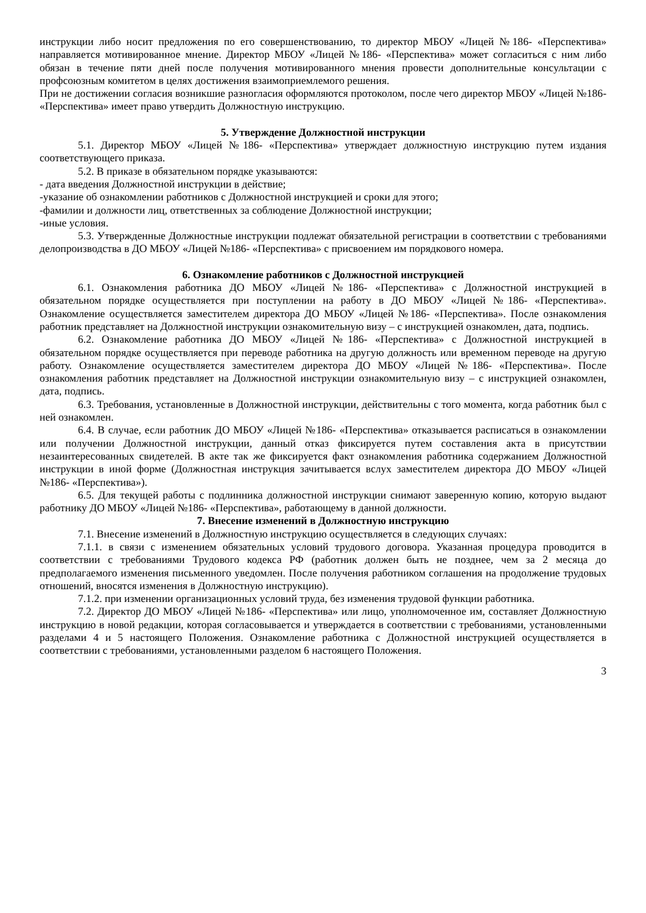инструкции либо носит предложения по его совершенствованию, то директор МБОУ «Лицей №186- «Перспектива» направляется мотивированное мнение. Директор МБОУ «Лицей №186- «Перспектива» может согласиться с ним либо обязан в течение пяти дней после получения мотивированного мнения провести дополнительные консультации с профсоюзным комитетом в целях достижения взаимоприемлемого решения.
При не достижении согласия возникшие разногласия оформляются протоколом, после чего директор МБОУ «Лицей №186- «Перспектива» имеет право утвердить Должностную инструкцию.
5. Утверждение Должностной инструкции
5.1. Директор МБОУ «Лицей №186- «Перспектива» утверждает должностную инструкцию путем издания соответствующего приказа.
5.2. В приказе в обязательном порядке указываются:
- дата введения Должностной инструкции в действие;
-указание об ознакомлении работников с Должностной инструкцией и сроки для этого;
-фамилии и должности лиц, ответственных за соблюдение Должностной инструкции;
-иные условия.
5.3. Утвержденные Должностные инструкции подлежат обязательной регистрации в соответствии с требованиями делопроизводства в ДО МБОУ «Лицей №186- «Перспектива» с присвоением им порядкового номера.
6. Ознакомление работников с Должностной инструкцией
6.1. Ознакомления работника ДО МБОУ «Лицей №186- «Перспектива» с Должностной инструкцией в обязательном порядке осуществляется при поступлении на работу в ДО МБОУ «Лицей №186- «Перспектива». Ознакомление осуществляется заместителем директора ДО МБОУ «Лицей №186- «Перспектива». После ознакомления работник представляет на Должностной инструкции ознакомительную визу – с инструкцией ознакомлен, дата, подпись.
6.2. Ознакомление работника ДО МБОУ «Лицей №186- «Перспектива» с Должностной инструкцией в обязательном порядке осуществляется при переводе работника на другую должность или временном переводе на другую работу. Ознакомление осуществляется заместителем директора ДО МБОУ «Лицей №186- «Перспектива». После ознакомления работник представляет на Должностной инструкции ознакомительную визу – с инструкцией ознакомлен, дата, подпись.
6.3. Требования, установленные в Должностной инструкции, действительны с того момента, когда работник был с ней ознакомлен.
6.4. В случае, если работник ДО МБОУ «Лицей №186- «Перспектива» отказывается расписаться в ознакомлении или получении Должностной инструкции, данный отказ фиксируется путем составления акта в присутствии незаинтересованных свидетелей. В акте так же фиксируется факт ознакомления работника содержанием Должностной инструкции в иной форме (Должностная инструкция зачитывается вслух заместителем директора ДО МБОУ «Лицей №186- «Перспектива»).
6.5. Для текущей работы с подлинника должностной инструкции снимают заверенную копию, которую выдают работнику ДО МБОУ «Лицей №186- «Перспектива», работающему в данной должности.
7. Внесение изменений в Должностную инструкцию
7.1. Внесение изменений в Должностную инструкцию осуществляется в следующих случаях:
7.1.1. в связи с изменением обязательных условий трудового договора. Указанная процедура проводится в соответствии с требованиями Трудового кодекса РФ (работник должен быть не позднее, чем за 2 месяца до предполагаемого изменения письменного уведомлен. После получения работником соглашения на продолжение трудовых отношений, вносятся изменения в Должностную инструкцию).
7.1.2. при изменении организационных условий труда, без изменения трудовой функции работника.
7.2. Директор ДО МБОУ «Лицей №186- «Перспектива» или лицо, уполномоченное им, составляет Должностную инструкцию в новой редакции, которая согласовывается и утверждается в соответствии с требованиями, установленными разделами 4 и 5 настоящего Положения. Ознакомление работника с Должностной инструкцией осуществляется в соответствии с требованиями, установленными разделом 6 настоящего Положения.
3